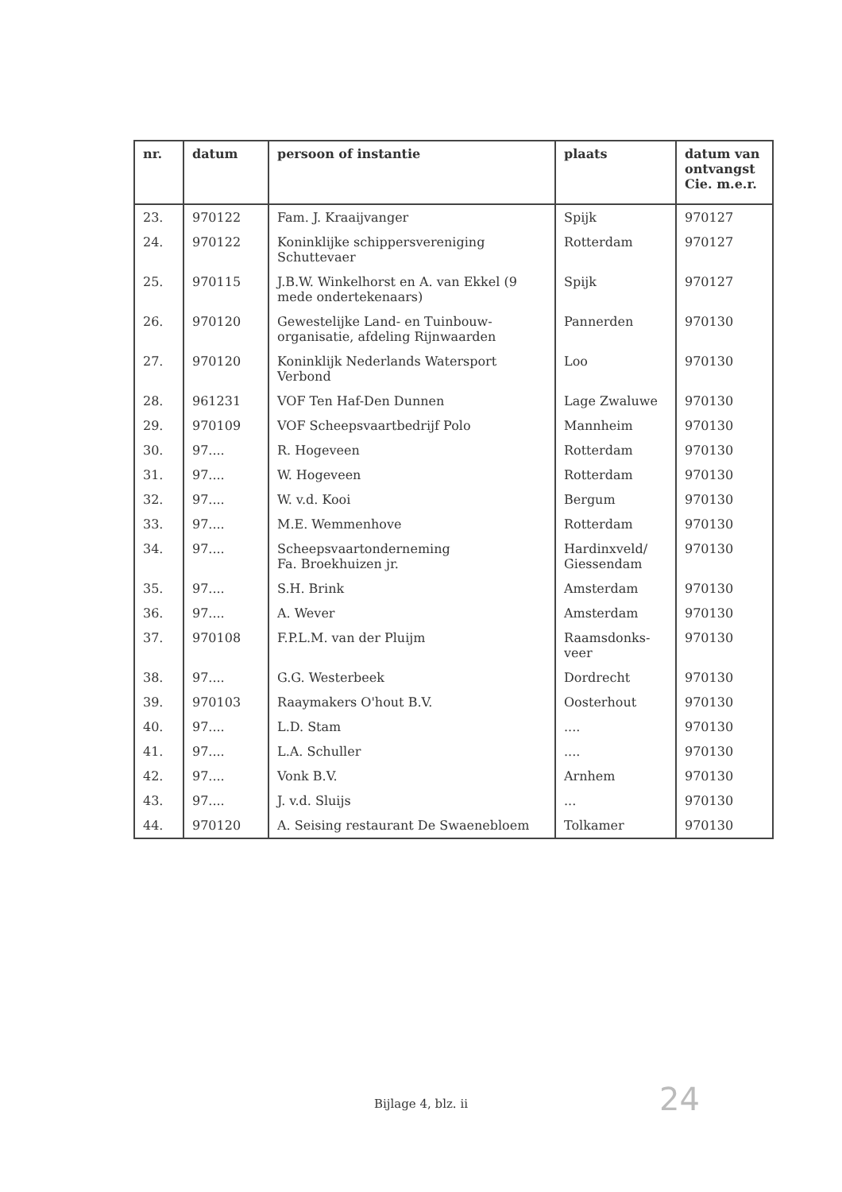| nr. | datum | persoon of instantie | plaats | datum van ontvangst Cie. m.e.r. |
| --- | --- | --- | --- | --- |
| 23. | 970122 | Fam. J. Kraaijvanger | Spijk | 970127 |
| 24. | 970122 | Koninklijke schippersvereniging Schuttevaer | Rotterdam | 970127 |
| 25. | 970115 | J.B.W. Winkelhorst en A. van Ekkel (9 mede ondertekenaars) | Spijk | 970127 |
| 26. | 970120 | Gewestelijke Land- en Tuinbouw-organisatie, afdeling Rijnwaarden | Pannerden | 970130 |
| 27. | 970120 | Koninklijk Nederlands Watersport Verbond | Loo | 970130 |
| 28. | 961231 | VOF Ten Haf-Den Dunnen | Lage Zwaluwe | 970130 |
| 29. | 970109 | VOF Scheepsvaartbedrijf Polo | Mannheim | 970130 |
| 30. | 97.... | R. Hogeveen | Rotterdam | 970130 |
| 31. | 97.... | W. Hogeveen | Rotterdam | 970130 |
| 32. | 97.... | W. v.d. Kooi | Bergum | 970130 |
| 33. | 97.... | M.E. Wemmenhove | Rotterdam | 970130 |
| 34. | 97.... | Scheepsvaartonderneming Fa. Broekhuizen jr. | Hardinxveld/ Giessendam | 970130 |
| 35. | 97.... | S.H. Brink | Amsterdam | 970130 |
| 36. | 97.... | A. Wever | Amsterdam | 970130 |
| 37. | 970108 | F.P.L.M. van der Pluijm | Raamsdonks-veer | 970130 |
| 38. | 97.... | G.G. Westerbeek | Dordrecht | 970130 |
| 39. | 970103 | Raaymakers O'hout B.V. | Oosterhout | 970130 |
| 40. | 97.... | L.D. Stam | .... | 970130 |
| 41. | 97.... | L.A. Schuller | .... | 970130 |
| 42. | 97.... | Vonk B.V. | Arnhem | 970130 |
| 43. | 97.... | J. v.d. Sluijs | ... | 970130 |
| 44. | 970120 | A. Seising restaurant De Swaenebloem | Tolkamer | 970130 |
Bijlage 4, blz. ii 24